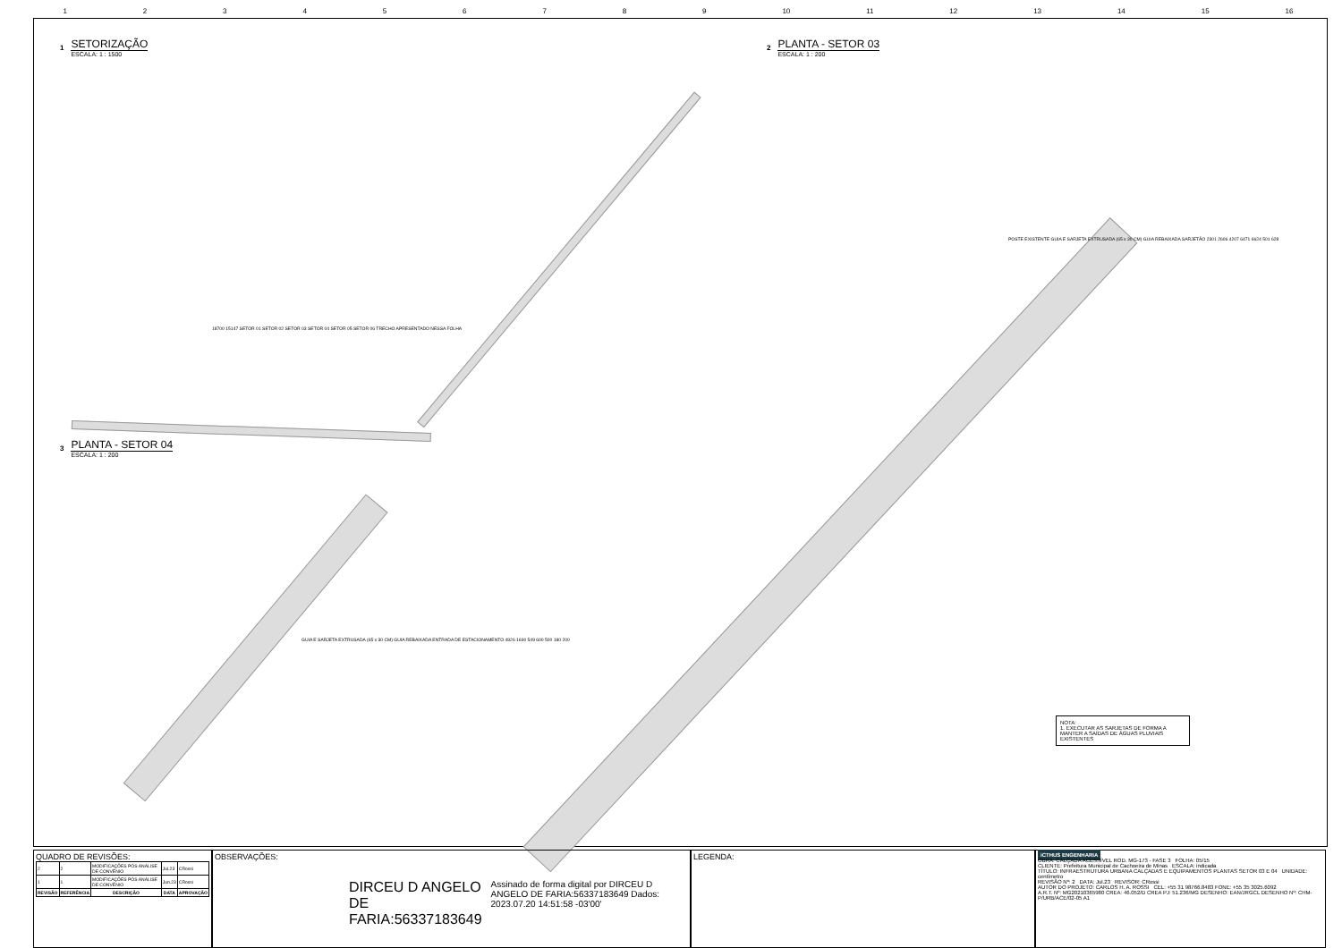123456789 10 11 12 13 14 15 16
1
SETORIZAÇÃO
ESCALA: 1 : 1500
18700 15147 SETOR 01 SETOR 02 SETOR 03 SETOR 04 SETOR 05 SETOR 06 TRECHO APRESENTADO NESSA FOLHA
3
PLANTA - SETOR 04
ESCALA: 1 : 200
GUIA E SARJETA EXTRUSADA (65 x 30 CM) GUIA REBAIXADA ENTRADA DE ESTACIONAMENTO 4926 1690 549 600 500 180 200
2
PLANTA - SETOR 03
ESCALA: 1 : 200
POSTE EXISTENTE GUIA E SARJETA EXTRUSADA (65 x 30 CM) GUIA REBAIXADA SARJETÃO 2301 2606 4207 6471 6624 501 628
NOTA:
1. EXECUTAR AS SARJETAS DE FORMA A MANTER A SAÍDAS DE ÁGUAS PLUVIAIS EXISTENTES
QUADRO DE REVISÕES:
| 2 | 2 | MODIFICAÇÕES PÓS ANÁLISE DE CONVÊNIO | Jul.23 | CRossi |
| 1 | 1 | MODIFICAÇÕES PÓS ANÁLISE DE CONVÊNIO | Jun.23 | CRossi |
| REVISÃO | REFERÊNCIA | DESCRIÇÃO | DATA | APROVAÇÃO |
OBSERVAÇÕES:
DIRCEU D ANGELO DE FARIA:56337183649
Assinado de forma digital por DIRCEU D ANGELO DE FARIA:56337183649 Dados: 2023.07.20 14:51:58 -03'00'
LEGENDA:
iCTHUS ENGENHARIA
OBRA: CALÇADA ACESSÍVEL ROD. MG-173 - FASE 3 FOLHA: 05/15
CLIENTE: Prefeitura Municipal de Cachoeira de Minas ESCALA: indicada
TÍTULO: INFRAESTRUTURA URBANA CALÇADAS E EQUIPAMENTOS PLANTAS SETOR 03 E 04 UNIDADE: centímetro
REVISÃO Nº: 2 DATA: Jul.23 REVISOR: CRossi
AUTOR DO PROJETO: CARLOS H. A. ROSSI CEL: +55 31 98766.8483 FONE: +55 35 3025.6092
A.R.T. Nº: MG20210365980 CREA: 46.052/D CREA PJ: 51.236/MG DESENHO: EAN/JRGCL DESENHO Nº: CHM-P/URB/ACE/02-05 A1